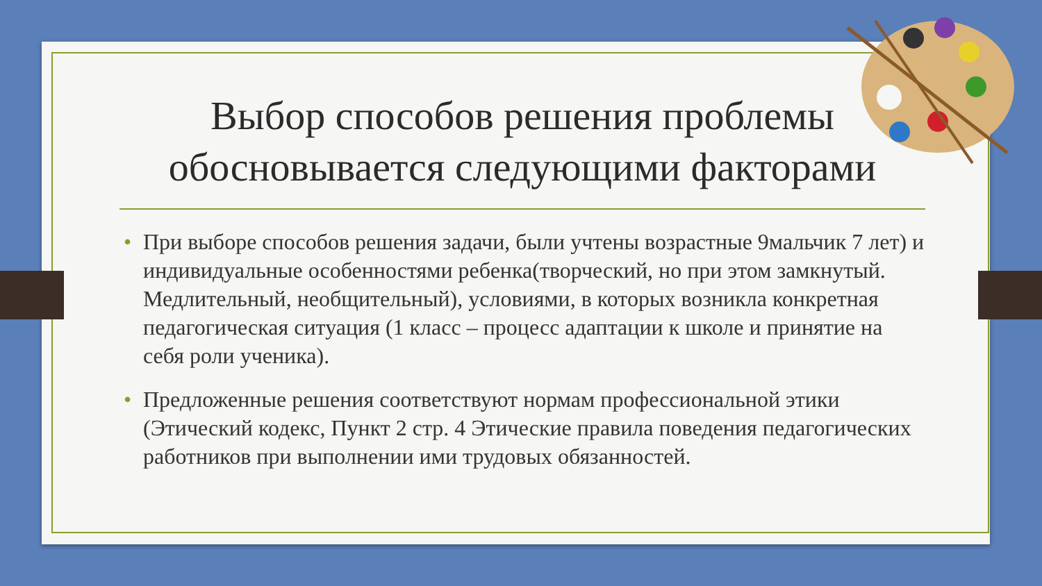Выбор способов решения проблемы обосновывается следующими факторами
• При выборе способов решения задачи, были учтены возрастные 9мальчик 7 лет) и индивидуальные особенностями ребенка(творческий, но при этом замкнутый. Медлительный, необщительный), условиями, в которых возникла конкретная педагогическая ситуация (1 класс – процесс адаптации к школе и принятие на себя роли ученика).
• Предложенные решения соответствуют нормам профессиональной этики (Этический кодекс, Пункт 2 стр. 4 Этические правила поведения педагогических работников при выполнении ими трудовых обязанностей.